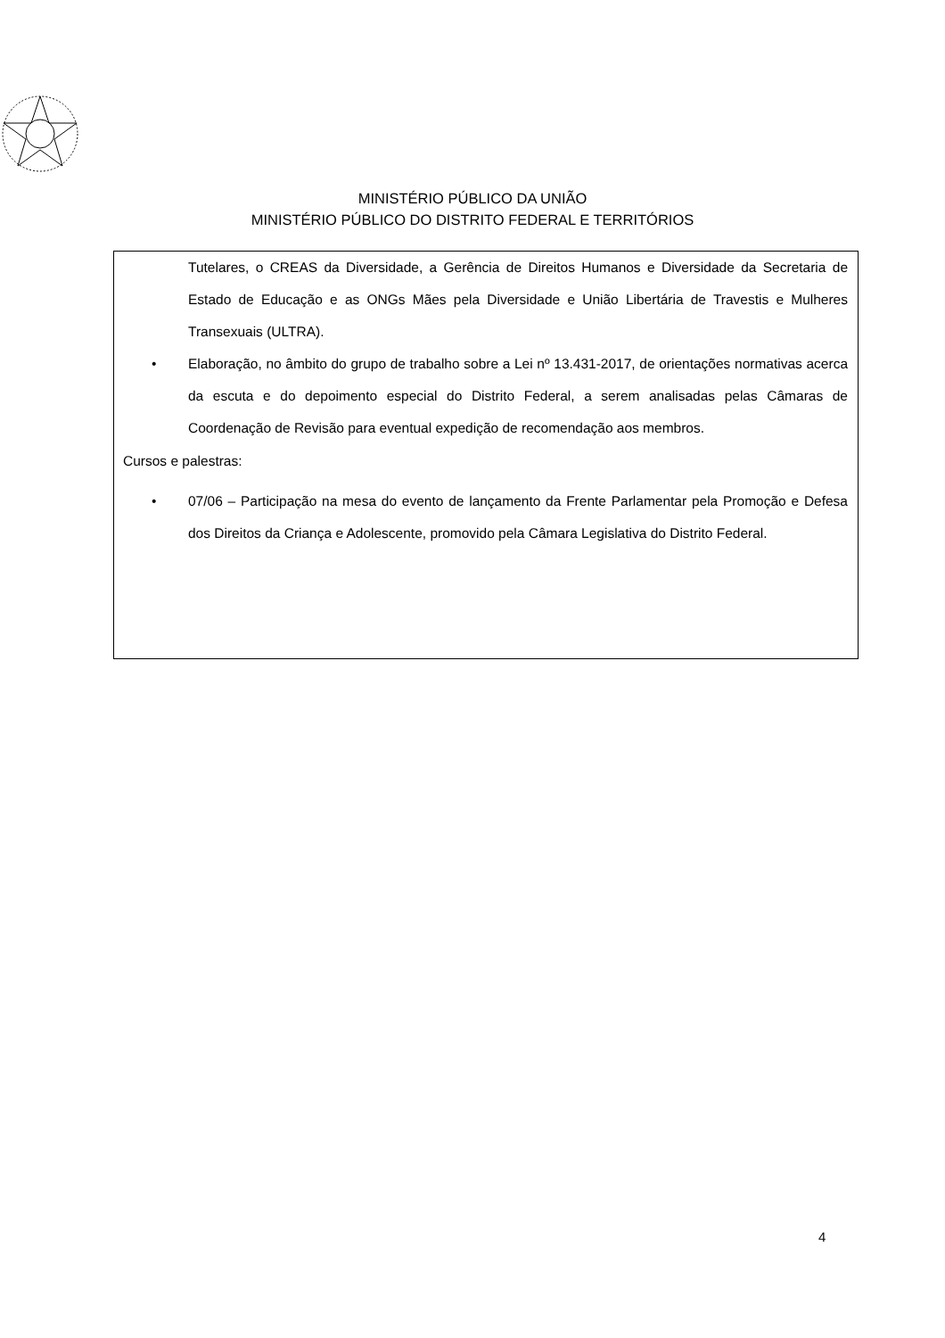MINISTÉRIO PÚBLICO DA UNIÃO
MINISTÉRIO PÚBLICO DO DISTRITO FEDERAL E TERRITÓRIOS
Tutelares, o CREAS da Diversidade, a Gerência de Direitos Humanos e Diversidade da Secretaria de Estado de Educação e as ONGs Mães pela Diversidade e União Libertária de Travestis e Mulheres Transexuais (ULTRA).
• Elaboração, no âmbito do grupo de trabalho sobre a Lei nº 13.431-2017, de orientações normativas acerca da escuta e do depoimento especial do Distrito Federal, a serem analisadas pelas Câmaras de Coordenação de Revisão para eventual expedição de recomendação aos membros.
Cursos e palestras:
• 07/06 – Participação na mesa do evento de lançamento da Frente Parlamentar pela Promoção e Defesa dos Direitos da Criança e Adolescente, promovido pela Câmara Legislativa do Distrito Federal.
4